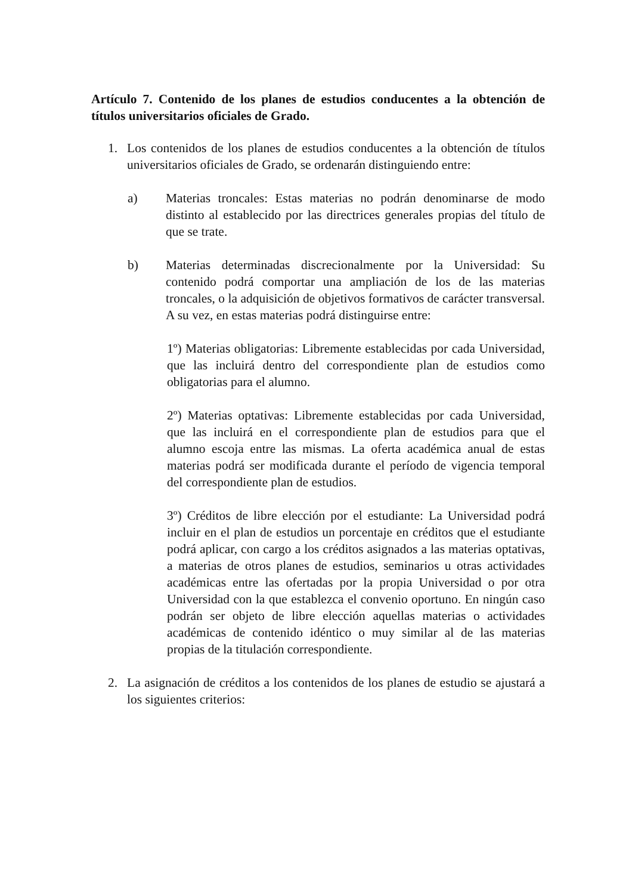Artículo 7. Contenido de los planes de estudios conducentes a la obtención de títulos universitarios oficiales de Grado.
1. Los contenidos de los planes de estudios conducentes a la obtención de títulos universitarios oficiales de Grado, se ordenarán distinguiendo entre:
a) Materias troncales: Estas materias no podrán denominarse de modo distinto al establecido por las directrices generales propias del título de que se trate.
b) Materias determinadas discrecionalmente por la Universidad: Su contenido podrá comportar una ampliación de los de las materias troncales, o la adquisición de objetivos formativos de carácter transversal. A su vez, en estas materias podrá distinguirse entre:
1º) Materias obligatorias: Libremente establecidas por cada Universidad, que las incluirá dentro del correspondiente plan de estudios como obligatorias para el alumno.
2º) Materias optativas: Libremente establecidas por cada Universidad, que las incluirá en el correspondiente plan de estudios para que el alumno escoja entre las mismas. La oferta académica anual de estas materias podrá ser modificada durante el período de vigencia temporal del correspondiente plan de estudios.
3º) Créditos de libre elección por el estudiante: La Universidad podrá incluir en el plan de estudios un porcentaje en créditos que el estudiante podrá aplicar, con cargo a los créditos asignados a las materias optativas, a materias de otros planes de estudios, seminarios u otras actividades académicas entre las ofertadas por la propia Universidad o por otra Universidad con la que establezca el convenio oportuno. En ningún caso podrán ser objeto de libre elección aquellas materias o actividades académicas de contenido idéntico o muy similar al de las materias propias de la titulación correspondiente.
2. La asignación de créditos a los contenidos de los planes de estudio se ajustará a los siguientes criterios: